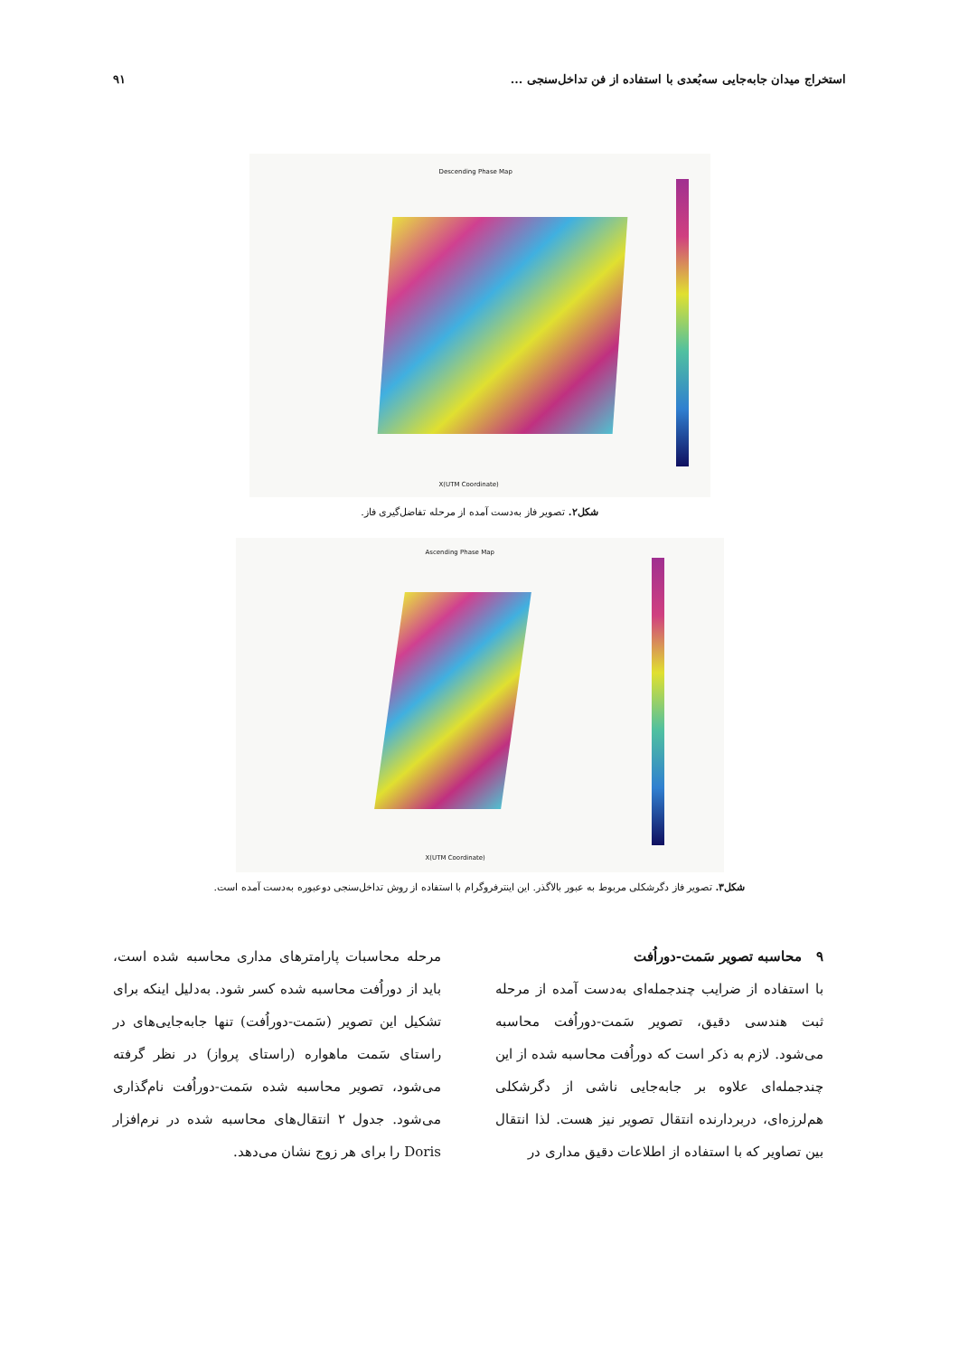استخراج میدان جابه‌جایی سه‌بُعدی با استفاده از فن تداخل‌سنجی ... ۹۱
Descending Phase Map
X(UTM Coordinate)
شکل۲. تصویر فاز به‌دست آمده از مرحله تفاضل‌گیری فاز.
Ascending Phase Map
X(UTM Coordinate)
شکل۳. تصویر فاز دگرشکلی مربوط به عبور بالاگذر. این اینترفروگرام با استفاده از روش تداخل‌سنجی دوعبوره به‌دست آمده است.
۹ محاسبه تصویر سَمت-دوراُفت
با استفاده از ضرایب چندجمله‌ای به‌دست آمده از مرحله ثبت هندسی دقیق، تصویر سَمت-دوراُفت محاسبه می‌شود. لازم به ذکر است که دوراُفت محاسبه شده از این چندجمله‌ای علاوه بر جابه‌جایی ناشی از دگرشکلی هم‌لرزه‌ای، دربردارنده انتقال تصویر نیز هست. لذا انتقال بین تصاویر که با استفاده از اطلاعات دقیق مداری در
مرحله محاسبات پارامترهای مداری محاسبه شده است، باید از دوراُفت محاسبه شده کسر شود. به‌دلیل اینکه برای تشکیل این تصویر (سَمت-دوراُفت) تنها جابه‌جایی‌های در راستای سَمت ماهواره (راستای پرواز) در نظر گرفته می‌شود، تصویر محاسبه شده سَمت-دوراُفت نام‌گذاری می‌شود. جدول ۲ انتقال‌های محاسبه شده در نرم‌افزار Doris را برای هر زوج نشان می‌دهد.